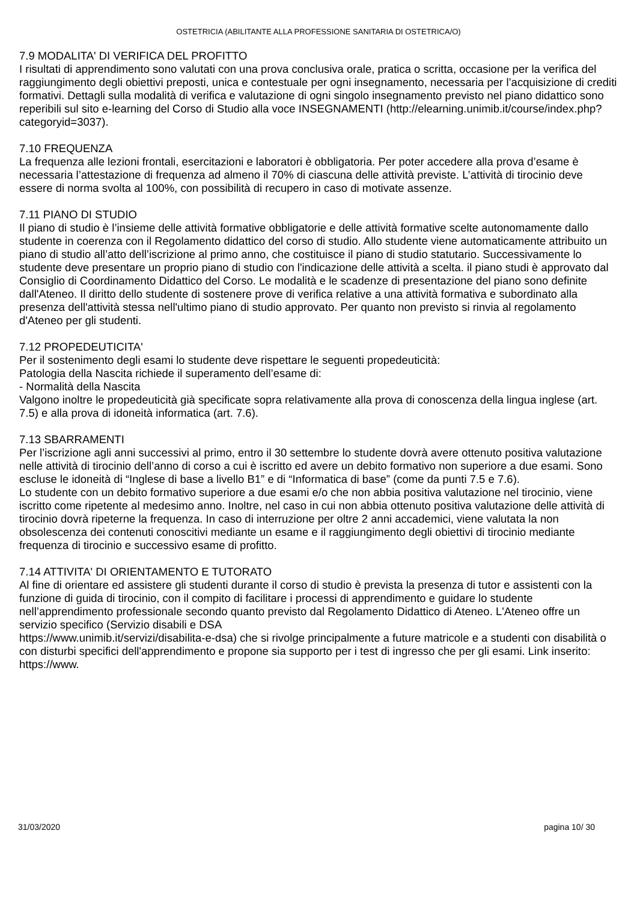OSTETRICIA (ABILITANTE ALLA PROFESSIONE SANITARIA DI OSTETRICA/O)
7.9 MODALITA' DI VERIFICA DEL PROFITTO
I risultati di apprendimento sono valutati con una prova conclusiva orale, pratica o scritta, occasione per la verifica del raggiungimento degli obiettivi preposti, unica e contestuale per ogni insegnamento, necessaria per l’acquisizione di crediti formativi. Dettagli sulla modalità di verifica e valutazione di ogni singolo insegnamento previsto nel piano didattico sono reperibili sul sito e-learning del Corso di Studio alla voce INSEGNAMENTI (http://elearning.unimib.it/course/index.php?categoryid=3037).
7.10 FREQUENZA
La frequenza alle lezioni frontali, esercitazioni e laboratori è obbligatoria. Per poter accedere alla prova d’esame è necessaria l’attestazione di frequenza ad almeno il 70% di ciascuna delle attività previste. L’attività di tirocinio deve essere di norma svolta al 100%, con possibilità di recupero in caso di motivate assenze.
7.11 PIANO DI STUDIO
Il piano di studio è l’insieme delle attività formative obbligatorie e delle attività formative scelte autonomamente dallo studente in coerenza con il Regolamento didattico del corso di studio. Allo studente viene automaticamente attribuito un piano di studio all’atto dell’iscrizione al primo anno, che costituisce il piano di studio statutario. Successivamente lo studente deve presentare un proprio piano di studio con l'indicazione delle attività a scelta. il piano studi è approvato dal Consiglio di Coordinamento Didattico del Corso. Le modalità e le scadenze di presentazione del piano sono definite dall'Ateneo. Il diritto dello studente di sostenere prove di verifica relative a una attività formativa e subordinato alla presenza dell'attività stessa nell'ultimo piano di studio approvato. Per quanto non previsto si rinvia al regolamento d'Ateneo per gli studenti.
7.12 PROPEDEUTICITA'
Per il sostenimento degli esami lo studente deve rispettare le seguenti propedeuticità:
Patologia della Nascita richiede il superamento dell’esame di:
- Normalità della Nascita
Valgono inoltre le propedeuticità già specificate sopra relativamente alla prova di conoscenza della lingua inglese (art. 7.5) e alla prova di idoneità informatica (art. 7.6).
7.13 SBARRAMENTI
Per l’iscrizione agli anni successivi al primo, entro il 30 settembre lo studente dovrà avere ottenuto positiva valutazione nelle attività di tirocinio dell’anno di corso a cui è iscritto ed avere un debito formativo non superiore a due esami. Sono escluse le idoneità di “Inglese di base a livello B1” e di “Informatica di base” (come da punti 7.5 e 7.6).
Lo studente con un debito formativo superiore a due esami e/o che non abbia positiva valutazione nel tirocinio, viene iscritto come ripetente al medesimo anno. Inoltre, nel caso in cui non abbia ottenuto positiva valutazione delle attività di tirocinio dovrà ripeterne la frequenza. In caso di interruzione per oltre 2 anni accademici, viene valutata la non obsolescenza dei contenuti conoscitivi mediante un esame e il raggiungimento degli obiettivi di tirocinio mediante frequenza di tirocinio e successivo esame di profitto.
7.14 ATTIVITA' DI ORIENTAMENTO E TUTORATO
Al fine di orientare ed assistere gli studenti durante il corso di studio è prevista la presenza di tutor e assistenti con la funzione di guida di tirocinio, con il compito di facilitare i processi di apprendimento e guidare lo studente nell’apprendimento professionale secondo quanto previsto dal Regolamento Didattico di Ateneo. L'Ateneo offre un servizio specifico (Servizio disabili e DSA
https://www.unimib.it/servizi/disabilita-e-dsa) che si rivolge principalmente a future matricole e a studenti con disabilità o con disturbi specifici dell'apprendimento e propone sia supporto per i test di ingresso che per gli esami. Link inserito: https://www.
31/03/2020 pagina 10/ 30